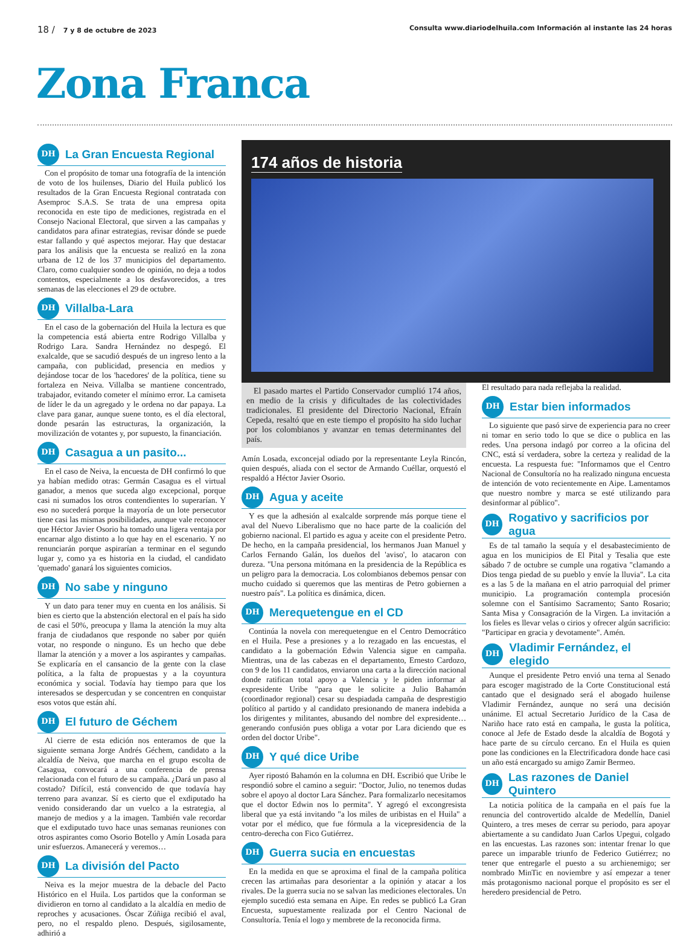18 / 7 y 8 de octubre de 2023 Consulta www.diariodelhuila.com Información al instante las 24 horas
Zona Franca
DH La Gran Encuesta Regional
Con el propósito de tomar una fotografía de la intención de voto de los huilenses, Diario del Huila publicó los resultados de la Gran Encuesta Regional contratada con Asemproc S.A.S. Se trata de una empresa opita reconocida en este tipo de mediciones, registrada en el Consejo Nacional Electoral, que sirven a las campañas y candidatos para afinar estrategias, revisar dónde se puede estar fallando y qué aspectos mejorar. Hay que destacar para los análisis que la encuesta se realizó en la zona urbana de 12 de los 37 municipios del departamento. Claro, como cualquier sondeo de opinión, no deja a todos contentos, especialmente a los desfavorecidos, a tres semanas de las elecciones el 29 de octubre.
DH Villalba-Lara
En el caso de la gobernación del Huila la lectura es que la competencia está abierta entre Rodrigo Villalba y Rodrigo Lara. Sandra Hernández no despegó. El exalcalde, que se sacudió después de un ingreso lento a la campaña, con publicidad, presencia en medios y dejándose tocar de los 'hacedores' de la política, tiene su fortaleza en Neiva. Villalba se mantiene concentrado, trabajador, evitando cometer el mínimo error. La camiseta de líder le da un agregado y le ordena no dar papaya. La clave para ganar, aunque suene tonto, es el día electoral, donde pesarán las estructuras, la organización, la movilización de votantes y, por supuesto, la financiación.
DH Casagua a un pasito...
En el caso de Neiva, la encuesta de DH confirmó lo que ya habían medido otras: Germán Casagua es el virtual ganador, a menos que suceda algo excepcional, porque casi ni sumados los otros contendientes lo superarían. Y eso no sucederá porque la mayoría de un lote persecutor tiene casi las mismas posibilidades, aunque vale reconocer que Héctor Javier Osorio ha tomado una ligera ventaja por encarnar algo distinto a lo que hay en el escenario. Y no renunciarán porque aspirarían a terminar en el segundo lugar y, como ya es historia en la ciudad, el candidato 'quemado' ganará los siguientes comicios.
DH No sabe y ninguno
Y un dato para tener muy en cuenta en los análisis. Si bien es cierto que la abstención electoral en el país ha sido de casi el 50%, preocupa y llama la atención la muy alta franja de ciudadanos que responde no saber por quién votar, no responde o ninguno. Es un hecho que debe llamar la atención y a mover a los aspirantes y campañas. Se explicaría en el cansancio de la gente con la clase política, a la falta de propuestas y a la coyuntura económica y social. Todavía hay tiempo para que los interesados se despercudan y se concentren en conquistar esos votos que están ahí.
DH El futuro de Géchem
Al cierre de esta edición nos enteramos de que la siguiente semana Jorge Andrés Géchem, candidato a la alcaldía de Neiva, que marcha en el grupo escolta de Casagua, convocará a una conferencia de prensa relacionada con el futuro de su campaña. ¿Dará un paso al costado? Difícil, está convencido de que todavía hay terreno para avanzar. Sí es cierto que el exdiputado ha venido considerando dar un vuelco a la estrategia, al manejo de medios y a la imagen. También vale recordar que el exdiputado tuvo hace unas semanas reuniones con otros aspirantes como Osorio Botello y Amín Losada para unir esfuerzos. Amanecerá y veremos…
DH La división del Pacto
Neiva es la mejor muestra de la debacle del Pacto Histórico en el Huila. Los partidos que la conforman se dividieron en torno al candidato a la alcaldía en medio de reproches y acusaciones. Óscar Zúñiga recibió el aval, pero, no el respaldo pleno. Después, sigilosamente, adhirió a
174 años de historia
El pasado martes el Partido Conservador cumplió 174 años, en medio de la crisis y dificultades de las colectividades tradicionales. El presidente del Directorio Nacional, Efraín Cepeda, resaltó que en este tiempo el propósito ha sido luchar por los colombianos y avanzar en temas determinantes del país.
Amín Losada, exconcejal odiado por la representante Leyla Rincón, quien después, aliada con el sector de Armando Cuéllar, orquestó el respaldó a Héctor Javier Osorio.
DH Agua y aceite
Y es que la adhesión al exalcalde sorprende más porque tiene el aval del Nuevo Liberalismo que no hace parte de la coalición del gobierno nacional. El partido es agua y aceite con el presidente Petro. De hecho, en la campaña presidencial, los hermanos Juan Manuel y Carlos Fernando Galán, los dueños del 'aviso', lo atacaron con dureza. "Una persona mitómana en la presidencia de la República es un peligro para la democracia. Los colombianos debemos pensar con mucho cuidado si queremos que las mentiras de Petro gobiernen a nuestro país". La política es dinámica, dicen.
DH Merequetengue en el CD
Continúa la novela con merequetengue en el Centro Democrático en el Huila. Pese a presiones y a lo rezagado en las encuestas, el candidato a la gobernación Edwin Valencia sigue en campaña. Mientras, una de las cabezas en el departamento, Ernesto Cardozo, con 9 de los 11 candidatos, enviaron una carta a la dirección nacional donde ratifican total apoyo a Valencia y le piden informar al expresidente Uribe "para que le solicite a Julio Bahamón (coordinador regional) cesar su despiadada campaña de desprestigio político al partido y al candidato presionando de manera indebida a los dirigentes y militantes, abusando del nombre del expresidente…generando confusión pues obliga a votar por Lara diciendo que es orden del doctor Uribe".
DH Y qué dice Uribe
Ayer ripostó Bahamón en la columna en DH. Escribió que Uribe le respondió sobre el camino a seguir: "Doctor, Julio, no tenemos dudas sobre el apoyo al doctor Lara Sánchez. Para formalizarlo necesitamos que el doctor Edwin nos lo permita". Y agregó el excongresista liberal que ya está invitando "a los miles de uribistas en el Huila" a votar por el médico, que fue fórmula a la vicepresidencia de la centro-derecha con Fico Gutiérrez.
DH Guerra sucia en encuestas
En la medida en que se aproxima el final de la campaña política crecen las artimañas para desorientar a la opinión y atacar a los rivales. De la guerra sucia no se salvan las mediciones electorales. Un ejemplo sucedió esta semana en Aipe. En redes se publicó La Gran Encuesta, supuestamente realizada por el Centro Nacional de Consultoría. Tenía el logo y membrete de la reconocida firma.
El resultado para nada reflejaba la realidad.
DH Estar bien informados
Lo siguiente que pasó sirve de experiencia para no creer ni tomar en serio todo lo que se dice o publica en las redes. Una persona indagó por correo a la oficina del CNC, está sí verdadera, sobre la certeza y realidad de la encuesta. La respuesta fue: "Informamos que el Centro Nacional de Consultoría no ha realizado ninguna encuesta de intención de voto recientemente en Aipe. Lamentamos que nuestro nombre y marca se esté utilizando para desinformar al público".
DH Rogativo y sacrificios por agua
Es de tal tamaño la sequía y el desabastecimiento de agua en los municipios de El Pital y Tesalia que este sábado 7 de octubre se cumple una rogativa "clamando a Dios tenga piedad de su pueblo y envíe la lluvia". La cita es a las 5 de la mañana en el atrio parroquial del primer municipio. La programación contempla procesión solemne con el Santísimo Sacramento; Santo Rosario; Santa Misa y Consagración de la Virgen. La invitación a los fieles es llevar velas o cirios y ofrecer algún sacrificio: "Participar en gracia y devotamente". Amén.
DH Vladimir Fernández, el elegido
Aunque el presidente Petro envió una terna al Senado para escoger magistrado de la Corte Constitucional está cantado que el designado será el abogado huilense Vladimir Fernández, aunque no será una decisión unánime. El actual Secretario Jurídico de la Casa de Nariño hace rato está en campaña, le gusta la política, conoce al Jefe de Estado desde la alcaldía de Bogotá y hace parte de su círculo cercano. En el Huila es quien pone las condiciones en la Electrificadora donde hace casi un año está encargado su amigo Zamir Bermeo.
DH Las razones de Daniel Quintero
La noticia política de la campaña en el país fue la renuncia del controvertido alcalde de Medellín, Daniel Quintero, a tres meses de cerrar su periodo, para apoyar abiertamente a su candidato Juan Carlos Upegui, colgado en las encuestas. Las razones son: intentar frenar lo que parece un imparable triunfo de Federico Gutiérrez; no tener que entregarle el puesto a su archienemigo; ser nombrado MinTic en noviembre y así empezar a tener más protagonismo nacional porque el propósito es ser el heredero presidencial de Petro.